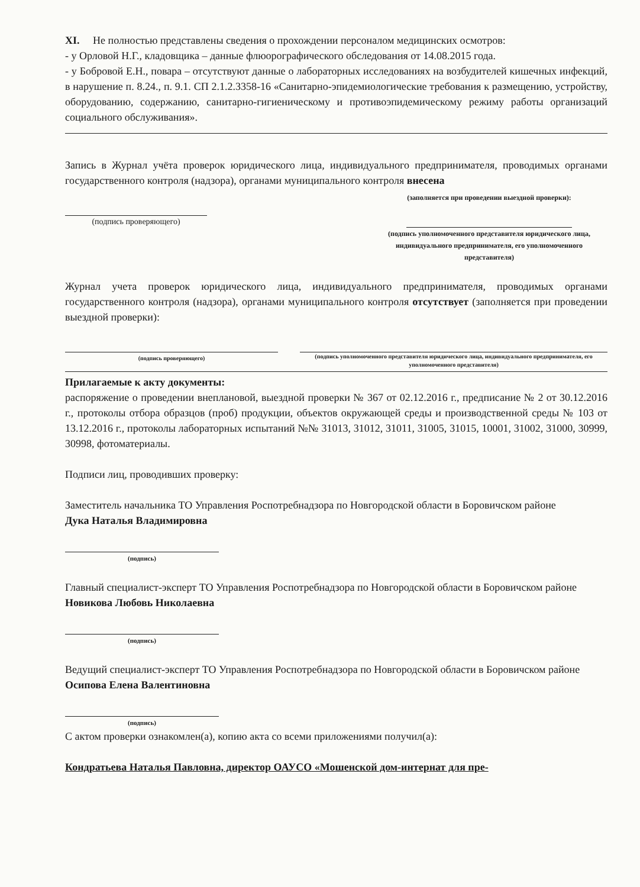XI. Не полностью представлены сведения о прохождении персоналом медицинских осмотров:
- у Орловой Н.Г., кладовщика – данные флюорографического обследования от 14.08.2015 года.
- у Бобровой Е.Н., повара – отсутствуют данные о лабораторных исследованиях на возбудителей кишечных инфекций, в нарушение п. 8.24., п. 9.1. СП 2.1.2.3358-16 «Санитарно-эпидемиологические требования к размещению, устройству, оборудованию, содержанию, санитарно-гигиеническому и противоэпидемическому режиму работы организаций социального обслуживания».
Запись в Журнал учёта проверок юридического лица, индивидуального предпринимателя, проводимых органами государственного контроля (надзора), органами муниципального контроля внесена
(подпись проверяющего)
(заполняется при проведении выездной проверки):
(подпись уполномоченного представителя юридического лица, индивидуального предпринимателя, его уполномоченного представителя)
Журнал учета проверок юридического лица, индивидуального предпринимателя, проводимых органами государственного контроля (надзора), органами муниципального контроля отсутствует (заполняется при проведении выездной проверки):
(подпись проверяющего)
(подпись уполномоченного представителя юридического лица, индивидуального предпринимателя, его уполномоченного представителя)
Прилагаемые к акту документы:
распоряжение о проведении внеплановой, выездной проверки № 367 от 02.12.2016 г., предписание № 2 от 30.12.2016 г., протоколы отбора образцов (проб) продукции, объектов окружающей среды и производственной среды № 103 от 13.12.2016 г., протоколы лабораторных испытаний №№ 31013, 31012, 31011, 31005, 31015, 10001, 31002, 31000, 30999, 30998, фотоматериалы.
Подписи лиц, проводивших проверку:
Заместитель начальника ТО Управления Роспотребнадзора по Новгородской области в Боровичском районе
Дука Наталья Владимировна
(подпись)
Главный специалист-эксперт ТО Управления Роспотребнадзора по Новгородской области в Боровичском районе
Новикова Любовь Николаевна
(подпись)
Ведущий специалист-эксперт ТО Управления Роспотребнадзора по Новгородской области в Боровичском районе
Осипова Елена Валентиновна
(подпись)
С актом проверки ознакомлен(а), копию акта со всеми приложениями получил(а):
Кондратьева Наталья Павловна, директор ОАУСО «Мошенской дом-интернат для пре-